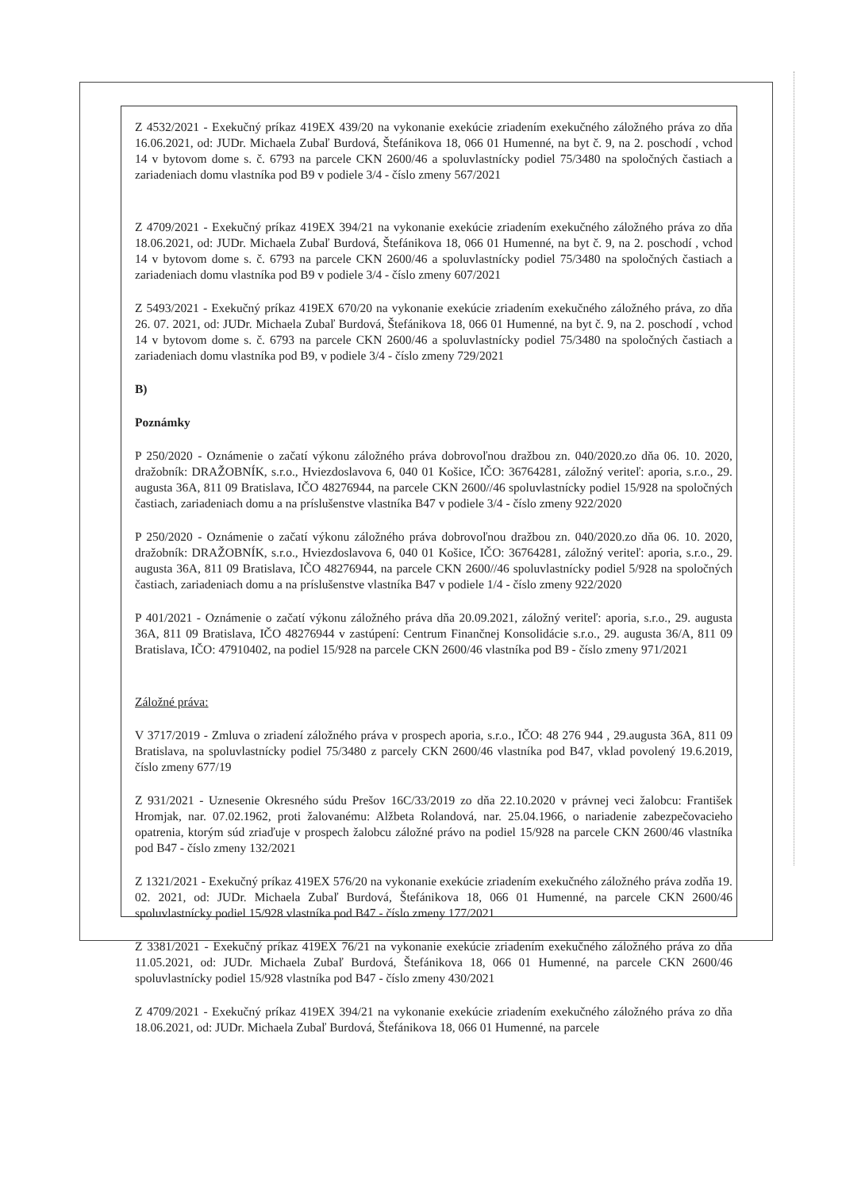Z 4532/2021 - Exekučný príkaz 419EX 439/20 na vykonanie exekúcie zriadením exekučného záložného práva zo dňa 16.06.2021, od: JUDr. Michaela Zubaľ Burdová, Štefánikova 18, 066 01 Humenné, na byt č. 9, na 2. poschodí , vchod 14 v bytovom dome s. č. 6793 na parcele CKN 2600/46 a spoluvlastnícky podiel 75/3480 na spoločných častiach a zariadeniach domu vlastníka pod B9 v podiele 3/4 - číslo zmeny 567/2021
Z 4709/2021 - Exekučný príkaz 419EX 394/21 na vykonanie exekúcie zriadením exekučného záložného práva zo dňa 18.06.2021, od: JUDr. Michaela Zubaľ Burdová, Štefánikova 18, 066 01 Humenné, na byt č. 9, na 2. poschodí , vchod 14 v bytovom dome s. č. 6793 na parcele CKN 2600/46 a spoluvlastnícky podiel 75/3480 na spoločných častiach a zariadeniach domu vlastníka pod B9 v podiele 3/4 - číslo zmeny 607/2021
Z 5493/2021 - Exekučný príkaz 419EX 670/20 na vykonanie exekúcie zriadením exekučného záložného práva, zo dňa 26. 07. 2021, od: JUDr. Michaela Zubaľ Burdová, Štefánikova 18, 066 01 Humenné, na byt č. 9, na 2. poschodí , vchod 14 v bytovom dome s. č. 6793 na parcele CKN 2600/46 a spoluvlastnícky podiel 75/3480 na spoločných častiach a zariadeniach domu vlastníka pod B9, v podiele 3/4 - číslo zmeny 729/2021
B)
Poznámky
P 250/2020 - Oznámenie o začatí výkonu záložného práva dobrovoľnou dražbou zn. 040/2020.zo dňa 06. 10. 2020, dražobník: DRAŽOBNÍK, s.r.o., Hviezdoslavova 6, 040 01 Košice, IČO: 36764281, záložný veriteľ: aporia, s.r.o., 29. augusta 36A, 811 09 Bratislava, IČO 48276944, na parcele CKN 2600//46 spoluvlastnícky podiel 15/928 na spoločných častiach, zariadeniach domu a na príslušenstve vlastníka B47 v podiele 3/4 - číslo zmeny 922/2020
P 250/2020 - Oznámenie o začatí výkonu záložného práva dobrovoľnou dražbou zn. 040/2020.zo dňa 06. 10. 2020, dražobník: DRAŽOBNÍK, s.r.o., Hviezdoslavova 6, 040 01 Košice, IČO: 36764281, záložný veriteľ: aporia, s.r.o., 29. augusta 36A, 811 09 Bratislava, IČO 48276944, na parcele CKN 2600//46 spoluvlastnícky podiel 5/928 na spoločných častiach, zariadeniach domu a na príslušenstve vlastníka B47 v podiele 1/4 - číslo zmeny 922/2020
P 401/2021 - Oznámenie o začatí výkonu záložného práva dňa 20.09.2021, záložný veriteľ: aporia, s.r.o., 29. augusta 36A, 811 09 Bratislava, IČO 48276944 v zastúpení: Centrum Finančnej Konsolidácie s.r.o., 29. augusta 36/A, 811 09 Bratislava, IČO: 47910402, na podiel 15/928 na parcele CKN 2600/46 vlastníka pod B9 - číslo zmeny 971/2021
Záložné práva:
V 3717/2019 - Zmluva o zriadení záložného práva v prospech aporia, s.r.o., IČO: 48 276 944 , 29.augusta 36A, 811 09 Bratislava, na spoluvlastnícky podiel 75/3480 z parcely CKN 2600/46 vlastníka pod B47, vklad povolený 19.6.2019, číslo zmeny 677/19
Z 931/2021 - Uznesenie Okresného súdu Prešov 16C/33/2019 zo dňa 22.10.2020 v právnej veci žalobcu: František Hromjak, nar. 07.02.1962, proti žalovanému: Alžbeta Rolandová, nar. 25.04.1966, o nariadenie zabezpečovacieho opatrenia, ktorým súd zriaďuje v prospech žalobcu záložné právo na podiel 15/928 na parcele CKN 2600/46 vlastníka pod B47 - číslo zmeny 132/2021
Z 1321/2021 - Exekučný príkaz 419EX 576/20 na vykonanie exekúcie zriadením exekučného záložného práva zodňa 19. 02. 2021, od: JUDr. Michaela Zubaľ Burdová, Štefánikova 18, 066 01 Humenné, na parcele CKN 2600/46 spoluvlastnícky podiel 15/928 vlastníka pod B47 - číslo zmeny 177/2021
Z 3381/2021 - Exekučný príkaz 419EX 76/21 na vykonanie exekúcie zriadením exekučného záložného práva zo dňa 11.05.2021, od: JUDr. Michaela Zubaľ Burdová, Štefánikova 18, 066 01 Humenné, na parcele CKN 2600/46 spoluvlastnícky podiel 15/928 vlastníka pod B47 - číslo zmeny 430/2021
Z 4709/2021 - Exekučný príkaz 419EX 394/21 na vykonanie exekúcie zriadením exekučného záložného práva zo dňa 18.06.2021, od: JUDr. Michaela Zubaľ Burdová, Štefánikova 18, 066 01 Humenné, na parcele